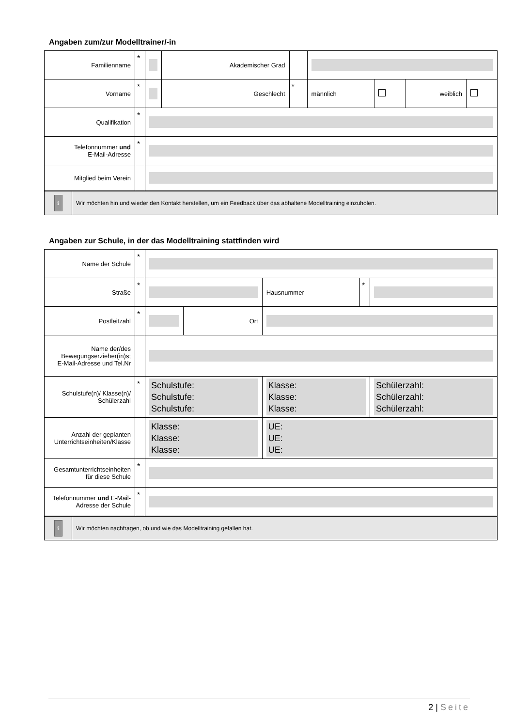Angaben zum/zur Modelltrainer/-in
| Familienname | * | | Akademischer Grad | | | | | |
| Vorname | * | | Geschlecht | * | männlich | | weiblich | |
| Qualifikation | * | | | | | | | |
| Telefonnummer und E-Mail-Adresse | * | | | | | | | |
| Mitglied beim Verein | | | | | | | | |
| i | Wir möchten hin und wieder den Kontakt herstellen, um ein Feedback über das abhaltene Modelltraining einzuholen. |
Angaben zur Schule, in der das Modelltraining stattfinden wird
| Name der Schule | * | | | | | |
| Straße | * | | | Hausnummer | * | |
| Postleitzahl | * | | Ort | | | |
| Name der/des Bewegungserzieher(in)s; E-Mail-Adresse und Tel.Nr | | | | | | |
| Schulstufe(n)/ Klasse(n)/ Schülerzahl | * | Schulstufe: Schulstufe: Schulstufe: | | Klasse: Klasse: Klasse: | | Schülerzahl: Schülerzahl: Schülerzahl: |
| Anzahl der geplanten Unterrichtseinheiten/Klasse | | Klasse: Klasse: Klasse: | | UE: UE: UE: | | |
| Gesamtunterrichtseinheiten für diese Schule | * | | | | | |
| Telefonnummer und E-Mail-Adresse der Schule | * | | | | | |
| i | Wir möchten nachfragen, ob und wie das Modelltraining gefallen hat. |
2 | Seite